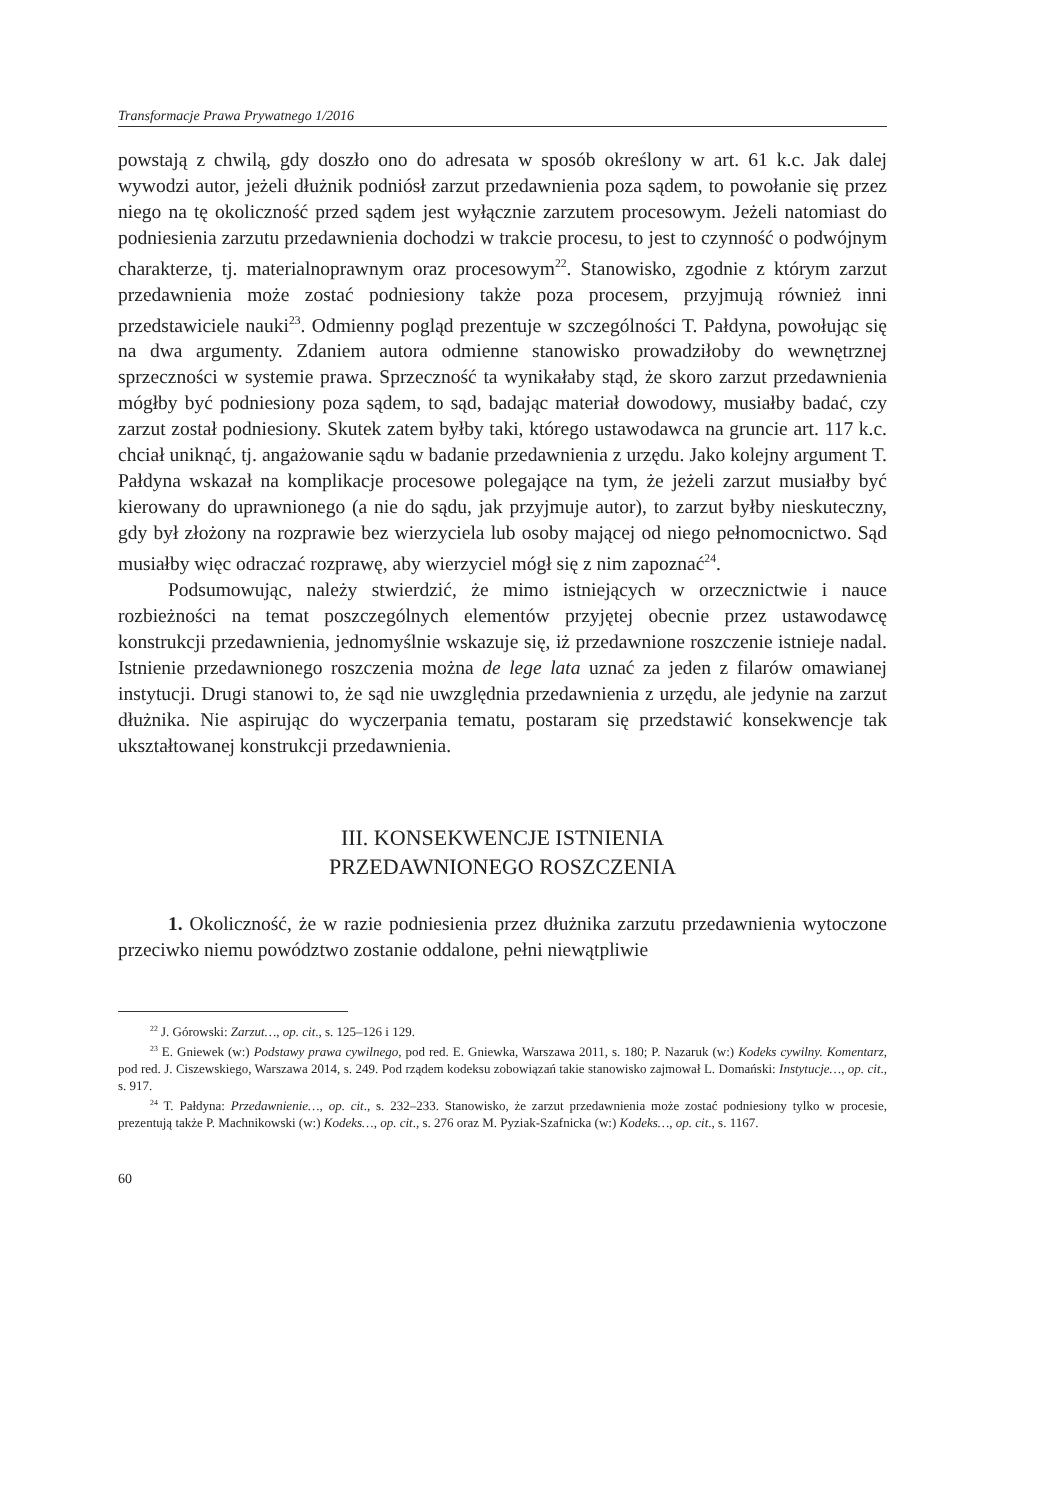Transformacje Prawa Prywatnego 1/2016
powstają z chwilą, gdy doszło ono do adresata w sposób określony w art. 61 k.c. Jak dalej wywodzi autor, jeżeli dłużnik podniósł zarzut przedawnienia poza sądem, to powołanie się przez niego na tę okoliczność przed sądem jest wyłącznie zarzutem procesowym. Jeżeli natomiast do podniesienia zarzutu przedawnienia dochodzi w trakcie procesu, to jest to czynność o podwójnym charakterze, tj. materialnoprawnym oraz procesowym<sup>22</sup>. Stanowisko, zgodnie z którym zarzut przedawnienia może zostać podniesiony także poza procesem, przyjmują również inni przedstawiciele nauki<sup>23</sup>. Odmienny pogląd prezentuje w szczególności T. Pałdyna, powołując się na dwa argumenty. Zdaniem autora odmienne stanowisko prowadziłoby do wewnętrznej sprzeczności w systemie prawa. Sprzeczność ta wynikałaby stąd, że skoro zarzut przedawnienia mógłby być podniesiony poza sądem, to sąd, badając materiał dowodowy, musiałby badać, czy zarzut został podniesiony. Skutek zatem byłby taki, którego ustawodawca na gruncie art. 117 k.c. chciał uniknąć, tj. angażowanie sądu w badanie przedawnienia z urzędu. Jako kolejny argument T. Pałdyna wskazał na komplikacje procesowe polegające na tym, że jeżeli zarzut musiałby być kierowany do uprawnionego (a nie do sądu, jak przyjmuje autor), to zarzut byłby nieskuteczny, gdy był złożony na rozprawie bez wierzyciela lub osoby mającej od niego pełnomocnictwo. Sąd musiałby więc odraczać rozprawę, aby wierzyciel mógł się z nim zapoznać<sup>24</sup>.
Podsumowując, należy stwierdzić, że mimo istniejących w orzecznictwie i nauce rozbieżności na temat poszczególnych elementów przyjętej obecnie przez ustawodawcę konstrukcji przedawnienia, jednomyślnie wskazuje się, iż przedawnione roszczenie istnieje nadal. Istnienie przedawnionego roszczenia można de lege lata uznać za jeden z filarów omawianej instytucji. Drugi stanowi to, że sąd nie uwzględnia przedawnienia z urzędu, ale jedynie na zarzut dłużnika. Nie aspirując do wyczerpania tematu, postaram się przedstawić konsekwencje tak ukształtowanej konstrukcji przedawnienia.
III. KONSEKWENCJE ISTNIENIA
PRZEDAWNIONEGO ROSZCZENIA
1. Okoliczność, że w razie podniesienia przez dłużnika zarzutu przedawnienia wytoczone przeciwko niemu powództwo zostanie oddalone, pełni niewątpliwie
<sup>22</sup> J. Górowski: Zarzut…, op. cit., s. 125–126 i 129.
<sup>23</sup> E. Gniewek (w:) Podstawy prawa cywilnego, pod red. E. Gniewka, Warszawa 2011, s. 180; P. Nazaruk (w:) Kodeks cywilny. Komentarz, pod red. J. Ciszewskiego, Warszawa 2014, s. 249. Pod rządem kodeksu zobowiązań takie stanowisko zajmował L. Domański: Instytucje…, op. cit., s. 917.
<sup>24</sup> T. Pałdyna: Przedawnienie…, op. cit., s. 232–233. Stanowisko, że zarzut przedawnienia może zostać podniesiony tylko w procesie, prezentują także P. Machnikowski (w:) Kodeks…, op. cit., s. 276 oraz M. Pyziak-Szafnicka (w:) Kodeks…, op. cit., s. 1167.
60